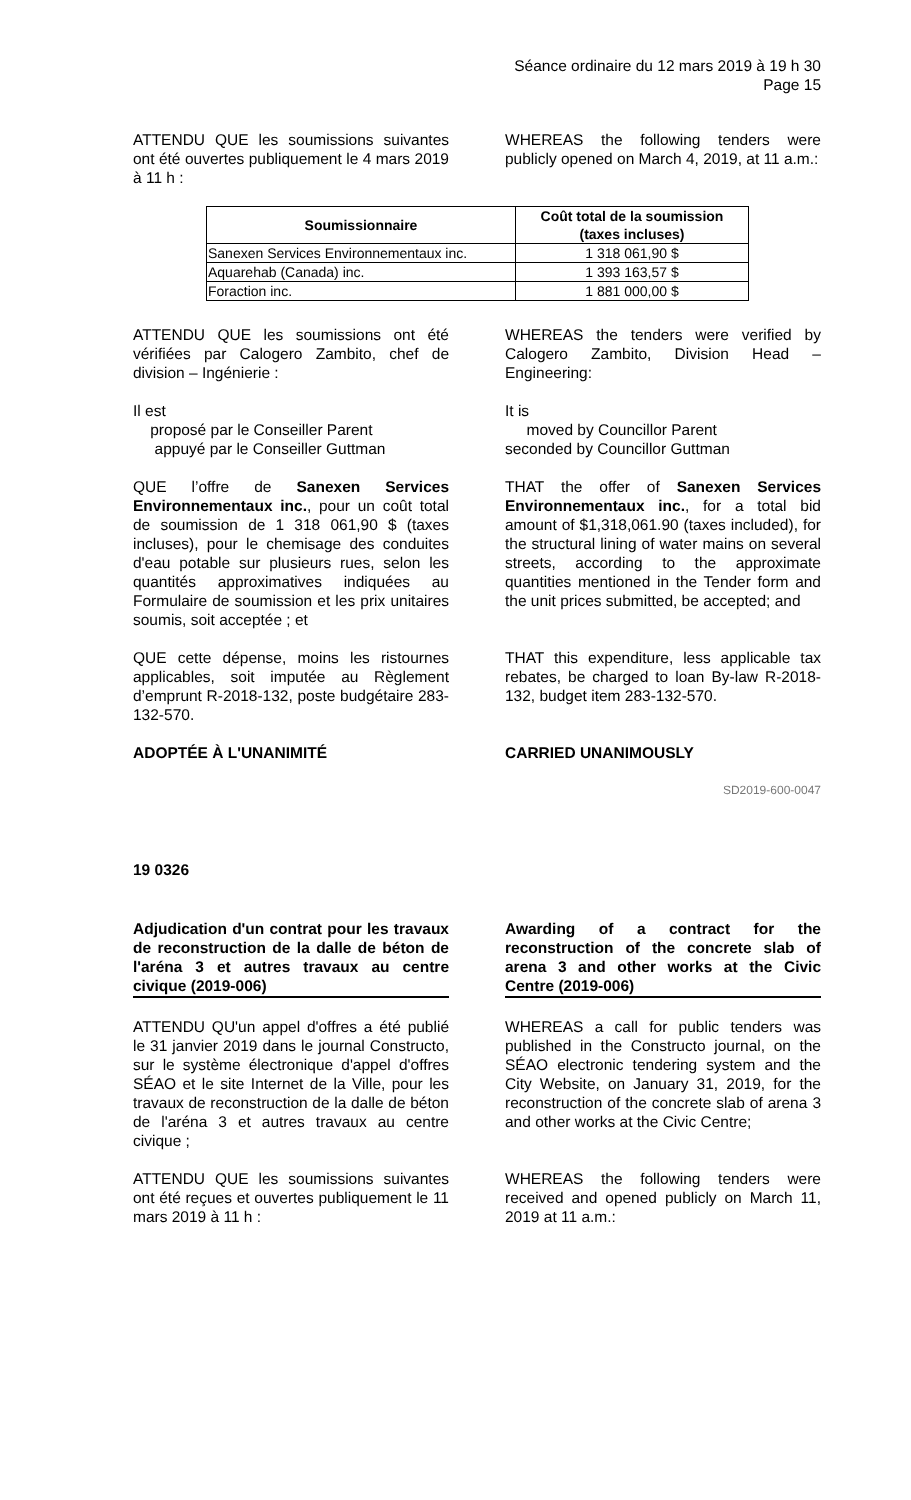Séance ordinaire du 12 mars 2019 à 19 h 30
Page 15
ATTENDU QUE les soumissions suivantes ont été ouvertes publiquement le 4 mars 2019 à 11 h :
WHEREAS the following tenders were publicly opened on March 4, 2019, at 11 a.m.:
| Soumissionnaire | Coût total de la soumission (taxes incluses) |
| --- | --- |
| Sanexen Services Environnementaux inc. | 1 318 061,90 $ |
| Aquarehab (Canada) inc. | 1 393 163,57 $ |
| Foraction inc. | 1 881 000,00 $ |
ATTENDU QUE les soumissions ont été vérifiées par Calogero Zambito, chef de division – Ingénierie :
WHEREAS the tenders were verified by Calogero Zambito, Division Head – Engineering:
Il est
proposé par le Conseiller Parent
appuyé par le Conseiller Guttman
It is
moved by Councillor Parent
seconded by Councillor Guttman
QUE l’offre de Sanexen Services Environnementaux inc., pour un coût total de soumission de 1 318 061,90 $ (taxes incluses), pour le chemisage des conduites d'eau potable sur plusieurs rues, selon les quantités approximatives indiquées au Formulaire de soumission et les prix unitaires soumis, soit acceptée ; et
THAT the offer of Sanexen Services Environnementaux inc., for a total bid amount of $1,318,061.90 (taxes included), for the structural lining of water mains on several streets, according to the approximate quantities mentioned in the Tender form and the unit prices submitted, be accepted; and
QUE cette dépense, moins les ristournes applicables, soit imputée au Règlement d’emprunt R-2018-132, poste budgétaire 283-132-570.
THAT this expenditure, less applicable tax rebates, be charged to loan By-law R-2018-132, budget item 283-132-570.
ADOPTÉE À L'UNANIMITÉ CARRIED UNANIMOUSLY
SD2019-600-0047
19 0326
Adjudication d'un contrat pour les travaux de reconstruction de la dalle de béton de l'aréna 3 et autres travaux au centre civique (2019-006)
Awarding of a contract for the reconstruction of the concrete slab of arena 3 and other works at the Civic Centre (2019-006)
ATTENDU QU'un appel d'offres a été publié le 31 janvier 2019 dans le journal Constructo, sur le système électronique d'appel d'offres SÉAO et le site Internet de la Ville, pour les travaux de reconstruction de la dalle de béton de l'aréna 3 et autres travaux au centre civique ;
WHEREAS a call for public tenders was published in the Constructo journal, on the SÉAO electronic tendering system and the City Website, on January 31, 2019, for the reconstruction of the concrete slab of arena 3 and other works at the Civic Centre;
ATTENDU QUE les soumissions suivantes ont été reçues et ouvertes publiquement le 11 mars 2019 à 11 h :
WHEREAS the following tenders were received and opened publicly on March 11, 2019 at 11 a.m.: